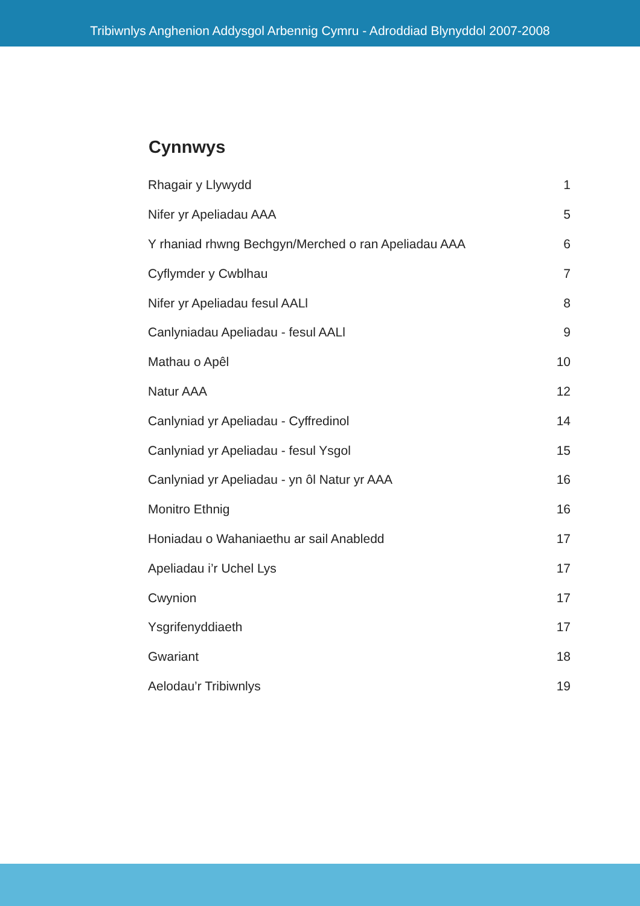Tribiwnlys Anghenion Addysgol Arbennig Cymru - Adroddiad Blynyddol 2007-2008
Cynnwys
Rhagair y Llywydd 1
Nifer yr Apeliadau AAA 5
Y rhaniad rhwng Bechgyn/Merched o ran Apeliadau AAA 6
Cyflymder y Cwblhau 7
Nifer yr Apeliadau fesul AALl 8
Canlyniadau Apeliadau - fesul AALl 9
Mathau o Apêl 10
Natur AAA 12
Canlyniad yr Apeliadau - Cyffredinol 14
Canlyniad yr Apeliadau - fesul Ysgol 15
Canlyniad yr Apeliadau - yn ôl Natur yr AAA 16
Monitro Ethnig 16
Honiadau o Wahaniaethu ar sail Anabledd 17
Apeliadau i’r Uchel Lys 17
Cwynion 17
Ysgrifenyddiaeth 17
Gwariant 18
Aelodau’r Tribiwnlys 19